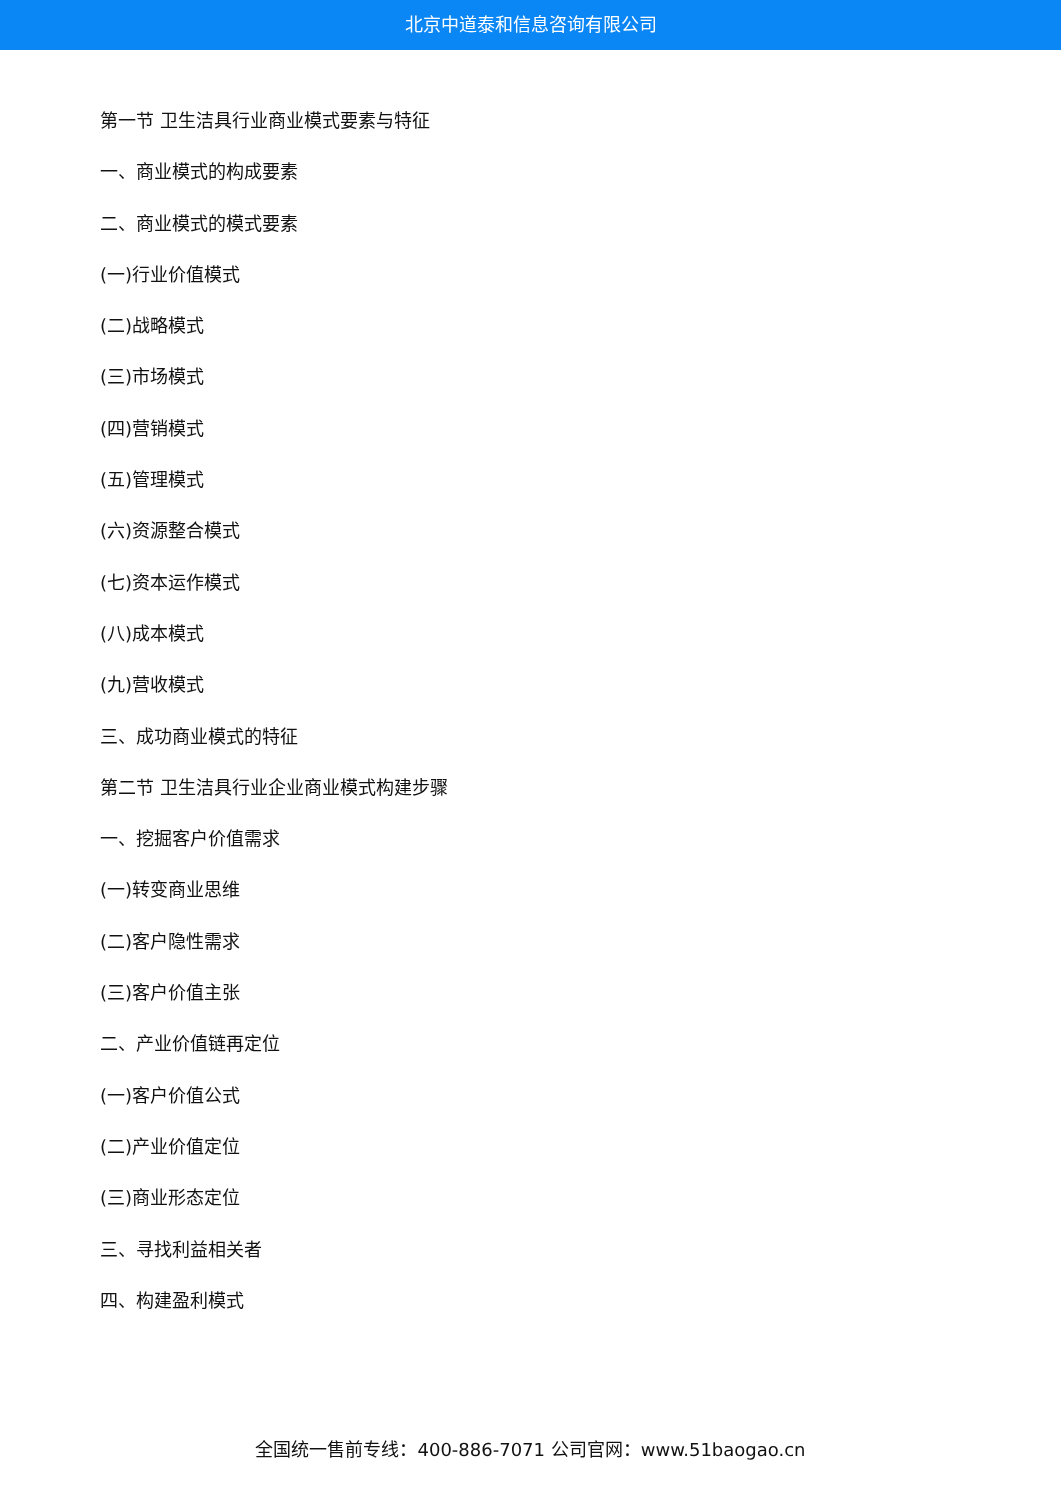北京中道泰和信息咨询有限公司
第一节 卫生洁具行业商业模式要素与特征
一、商业模式的构成要素
二、商业模式的模式要素
(一)行业价值模式
(二)战略模式
(三)市场模式
(四)营销模式
(五)管理模式
(六)资源整合模式
(七)资本运作模式
(八)成本模式
(九)营收模式
三、成功商业模式的特征
第二节 卫生洁具行业企业商业模式构建步骤
一、挖掘客户价值需求
(一)转变商业思维
(二)客户隐性需求
(三)客户价值主张
二、产业价值链再定位
(一)客户价值公式
(二)产业价值定位
(三)商业形态定位
三、寻找利益相关者
四、构建盈利模式
全国统一售前专线：400-886-7071 公司官网：www.51baogao.cn